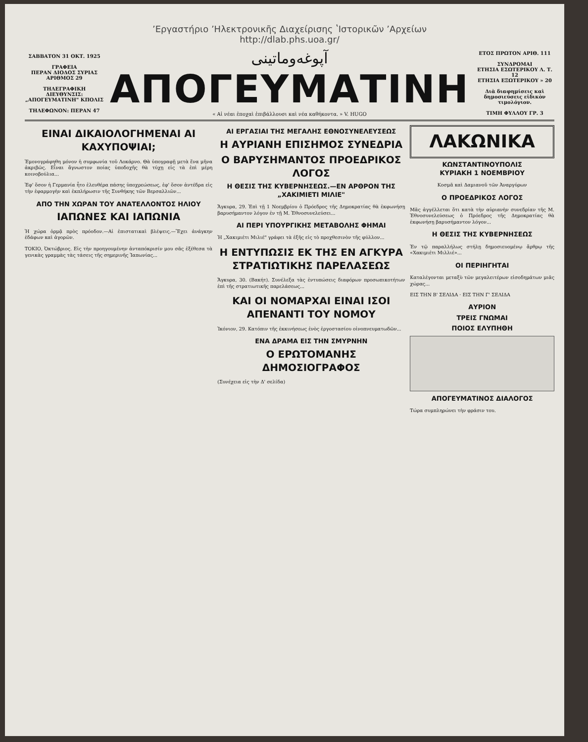ʼΕργαστήριο ʼΗλεκτρονικῆς Διαχείρισης ʽΙστορικῶν ʼΑρχείων
http://dlab.phs.uoa.gr/
ΣΑΒΒΑΤΟΝ 31 ΟΚΤ. 1925
ΓΡΑΦΕΙΑ
ΠΕΡΑΝ ΔΙΟΔΟΣ ΣΥΡΙΑΣ ΑΡΙΘΜΟΣ 29
ΤΗΛΕΓΡΑΦΙΚΗ ΔΙΕΥΘΥΝΣΙΣ: „ΑΠΟΓΕΥΜΑΤΙΝΗ" ΚΠΟΛΙΣ
ΤΗΛΕΦΩΝΟΝ: ΠΕΡΑΝ 47
آپوغەوماتینی
ΑΠΟΓΕΥΜΑΤΙΝΗ
« Αἱ νέαι ἐποχαὶ ἐπιβάλλουσι καὶ νέα καθήκοντα. » V. HUGO
ΕΤΟΣ ΠΡΩΤΟΝ ΑΡΙΘ. 111
ΣΥΝΔΡΟΜΑΙ
ΕΤΗΣΙΑ ΕΣΩΤΕΡΙΚΟΥ Λ. Τ. 12
ΕΤΗΣΙΑ ΕΞΩΤΕΡΙΚΟΥ » 20
Διὰ διαφημίσεις καὶ δημοσιεύσεις εἰδικὸν τιμολόγιον.
ΤΙΜΗ ΦΥΛΛΟΥ ΓΡ. 3
ΕΙΝΑΙ ΔΙΚΑΙΟΛΟΓΗΜΕΝΑΙ ΑΙ ΚΑΧΥΠΟΨΙΑΙ;
Ἐμονογράφηθη μόνον ἡ συμφωνία τοῦ Λοκάρνο. Θὰ ὑπογραφῇ μετὰ ἕνα μῆνα ἀκριβῶς. Εἶναι ἄγνωστον ποίας ὑποδοχῆς θὰ τύχῃ εἰς τὰ ἐπὶ μέρη κοινοβούλια...
Ἐφ' ὅσον ἡ Γερμανία ἦτο ἐλευθέρα πάσης ὑποχρεώσεως, ἐφ' ὅσον ἀντέδρα εἰς τὴν ἐφαρμογὴν καὶ ἐκπλήρωσιν τῆς Συνθήκης τῶν Βερσαλλιῶν...
ΑΠΟ ΤΗΝ ΧΩΡΑΝ ΤΟΥ ΑΝΑΤΕΛΛΟΝΤΟΣ ΗΛΙΟΥ
ΙΑΠΩΝΕΣ ΚΑΙ ΙΑΠΩΝΙΑ
Ἡ χώρα ὁρμᾷ πρὸς πρόοδον.—Αἱ ἐπιστατικαὶ βλέψεις.—Ἔχει ἀνάγκην ἐδάφων καὶ ἀγορῶν.
ΤΟΚΙΟ, Ὀκτώβριος. Εἰς τὴν προηγουμένην ἀνταπόκρισίν μου σᾶς ἐξέθεσα τὰ γενικὰς γραμμὰς τὰς τάσεις τῆς σημερινῆς Ἰαπωνίας...
ΑΙ ΕΡΓΑΣΙΑΙ ΤΗΣ ΜΕΓΑΛΗΣ ΕΘΝΟΣΥΝΕΛΕΥΣΕΩΣ
Η ΑΥΡΙΑΝΗ ΕΠΙΣΗΜΟΣ ΣΥΝΕΔΡΙΑ
Ο ΒΑΡΥΣΗΜΑΝΤΟΣ ΠΡΟΕΔΡΙΚΟΣ ΛΟΓΟΣ
Η ΘΕΣΙΣ ΤΗΣ ΚΥΒΕΡΝΗΣΕΩΣ.—ΕΝ ΑΡΘΡΟΝ ΤΗΣ „ΧΑΚΙΜΙΕΤΙ ΜΙΛΙΕ"
Ἄγκυρα, 29. Ἐπὶ τῇ 1 Νοεμβρίου ὁ Πρόεδρος τῆς Δημοκρατίας θὰ ἐκφωνήσῃ βαρυσήμαντον λόγον ἐν τῇ Μ. Ἐθνοσυνελεύσει...
ΑΙ ΠΕΡΙ ΥΠΟΥΡΓΙΚΗΣ ΜΕΤΑΒΟΛΗΣ ΦΗΜΑΙ
Ἡ „Χακιμιέτι Μιλιέ" γράφει τὰ ἑξῆς εἰς τὸ προχθεσινὸν τῆς φύλλον...
Η ΕΝΤΥΠΩΣΙΣ ΕΚ ΤΗΣ ΕΝ ΑΓΚΥΡΑ ΣΤΡΑΤΙΩΤΙΚΗΣ ΠΑΡΕΛΑΣΕΩΣ
Ἄγκυρα, 30. (Βακήτ). Συνέλεξα τὰς ἐντυπώσεις διαφόρων προσωπικοτήτων ἐπὶ τῆς στρατιωτικῆς παρελάσεως...
ΚΑΙ ΟΙ ΝΟΜΑΡΧΑΙ ΕΙΝΑΙ ΙΣΟΙ ΑΠΕΝΑΝΤΙ ΤΟΥ ΝΟΜΟΥ
Ἰκόνιον, 29. Κατόπιν τῆς ἐκκινήσεως ἑνὸς ἐργοστασίου οἰνοπνευματωδῶν...
ΕΝΑ ΔΡΑΜΑ ΕΙΣ ΤΗΝ ΣΜΥΡΝΗΝ
Ο ΕΡΩΤΟΜΑΝΗΣ ΔΗΜΟΣΙΟΓΡΑΦΟΣ
(Συνέχεια εἰς τὴν Δ' σελίδα)
ΛΑΚΩΝΙΚΑ
ΚΩΝΣΤΑΝΤΙΝΟΥΠΟΛΙΣ
ΚΥΡΙΑΚΗ 1 ΝΟΕΜΒΡΙΟΥ
Κοσμᾶ καὶ Δαμιανοῦ τῶν Ἀναργύρων
Ο ΠΡΟΕΔΡΙΚΟΣ ΛΟΓΟΣ
Μᾶς ἀγγέλλεται ὅτι κατὰ τὴν αὐριανὴν συνεδρίαν τῆς Μ. Ἐθνοσυνελεύσεως ὁ Πρόεδρος τῆς Δημοκρατίας θὰ ἐκφωνήσῃ βαρυσήμαντον λόγον...
Η ΘΕΣΙΣ ΤΗΣ ΚΥΒΕΡΝΗΣΕΩΣ
Ἐν τῷ παραλλήλως στήλῃ δημοσιευομένῳ ἄρθρῳ τῆς «Χακιμιέτι Μιλλιέ»...
ΟΙ ΠΕΡΙΗΓΗΤΑΙ
Καταλέγονται μεταξὺ τῶν μεγαλειτέρων εἰσοδημάτων μιᾶς χώρας...
ΕΙΣ ΤΗΝ Β' ΣΕΛΙΔΑ · ΕΙΣ ΤΗΝ Γ' ΣΕΛΙΔΑ
ΑΥΡΙΟΝ
ΤΡΕΙΣ ΓΝΩΜΑΙ
ΠΟΙΟΣ ΕΛΥΠΗΘΗ
ΑΠΟΓΕΥΜΑΤΙΝΟΣ ΔΙΑΛΟΓΟΣ
Τώρα συμπληρώνει τὴν φράσιν του.